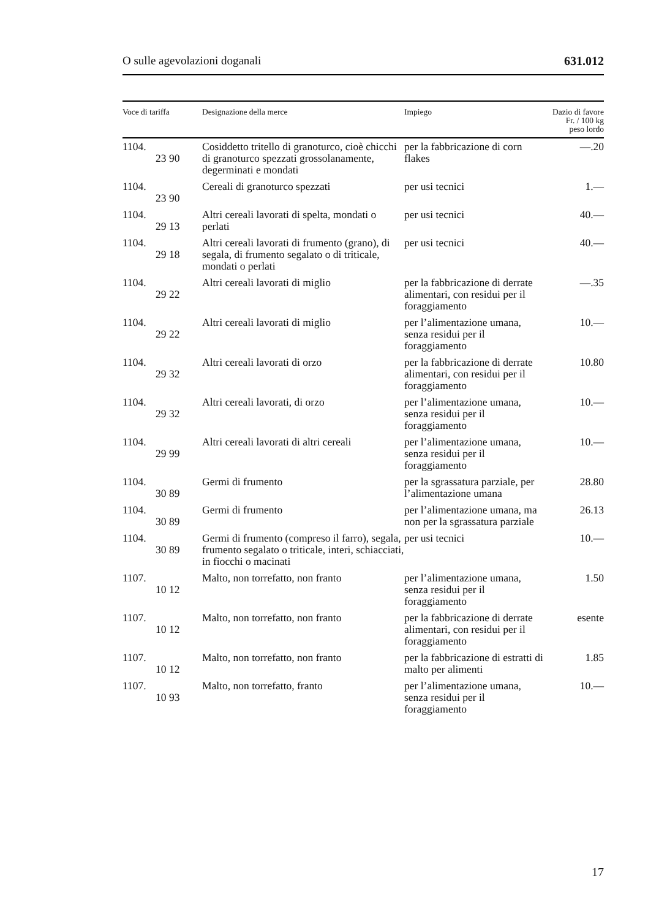O sulle agevolazioni doganali 631.012
| Voce di tariffa | Designazione della merce | Impiego | Dazio di favore Fr. / 100 kg peso lordo |
| --- | --- | --- | --- |
| 1104. 23 90 | Cosiddetto tritello di granoturco, cioè chicchi di granoturco spezzati grossolanamente, degerminati e mondati | per la fabbricazione di corn flakes | —.20 |
| 1104. 23 90 | Cereali di granoturco spezzati | per usi tecnici | 1.— |
| 1104. 29 13 | Altri cereali lavorati di spelta, mondati o perlati | per usi tecnici | 40.— |
| 1104. 29 18 | Altri cereali lavorati di frumento (grano), di segala, di frumento segalato o di triticale, mondati o perlati | per usi tecnici | 40.— |
| 1104. 29 22 | Altri cereali lavorati di miglio | per la fabbricazione di derrate alimentari, con residui per il foraggiamento | —.35 |
| 1104. 29 22 | Altri cereali lavorati di miglio | per l’alimentazione umana, senza residui per il foraggiamento | 10.— |
| 1104. 29 32 | Altri cereali lavorati di orzo | per la fabbricazione di derrate alimentari, con residui per il foraggiamento | 10.80 |
| 1104. 29 32 | Altri cereali lavorati, di orzo | per l’alimentazione umana, senza residui per il foraggiamento | 10.— |
| 1104. 29 99 | Altri cereali lavorati di altri cereali | per l’alimentazione umana, senza residui per il foraggiamento | 10.— |
| 1104. 30 89 | Germi di frumento | per la sgrassatura parziale, per l’alimentazione umana | 28.80 |
| 1104. 30 89 | Germi di frumento | per l’alimentazione umana, ma non per la sgrassatura parziale | 26.13 |
| 1104. 30 89 | Germi di frumento (compreso il farro), segala, frumento segalato o triticale, interi, schiacciati, in fiocchi o macinati | per usi tecnici | 10.— |
| 1107. 10 12 | Malto, non torrefatto, non franto | per l’alimentazione umana, senza residui per il foraggiamento | 1.50 |
| 1107. 10 12 | Malto, non torrefatto, non franto | per la fabbricazione di derrate alimentari, con residui per il foraggiamento | esente |
| 1107. 10 12 | Malto, non torrefatto, non franto | per la fabbricazione di estratti di malto per alimenti | 1.85 |
| 1107. 10 93 | Malto, non torrefatto, franto | per l’alimentazione umana, senza residui per il foraggiamento | 10.— |
17